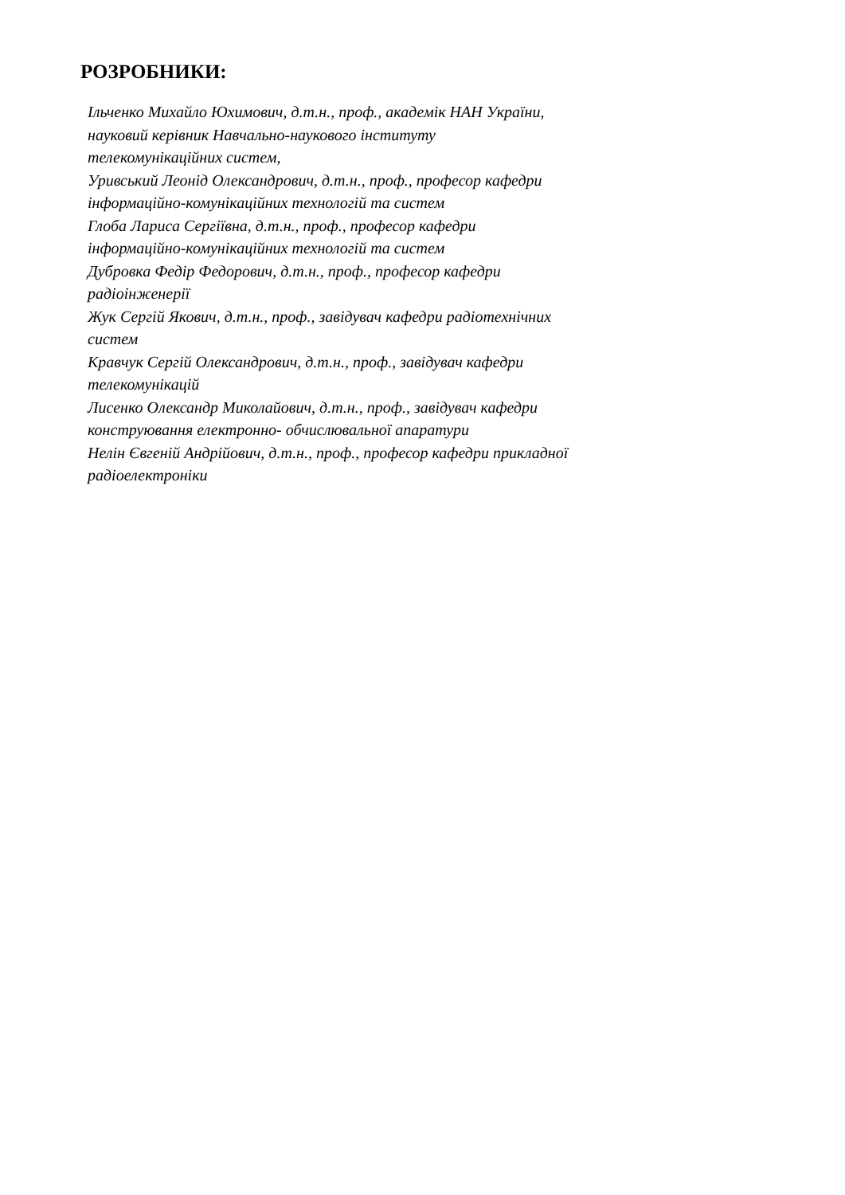РОЗРОБНИКИ:
Ільченко Михайло Юхимович, д.т.н., проф., академік НАН України,
науковий керівник Навчально-наукового інституту
телекомунікаційних систем,
Уривський Леонід Олександрович, д.т.н., проф., професор кафедри
інформаційно-комунікаційних технологій та систем
Глоба Лариса Сергіївна, д.т.н., проф., професор кафедри
інформаційно-комунікаційних технологій та систем
Дубровка Федір Федорович, д.т.н., проф., професор кафедри
радіоінженерії
Жук Сергій Якович, д.т.н., проф., завідувач кафедри радіотехнічних
систем
Кравчук Сергій Олександрович, д.т.н., проф., завідувач кафедри
телекомунікацій
Лисенко Олександр Миколайович, д.т.н., проф., завідувач кафедри
конструювання електронно- обчислювальної апаратури
Нелін Євгеній Андрійович, д.т.н., проф., професор кафедри прикладної
радіоелектроніки